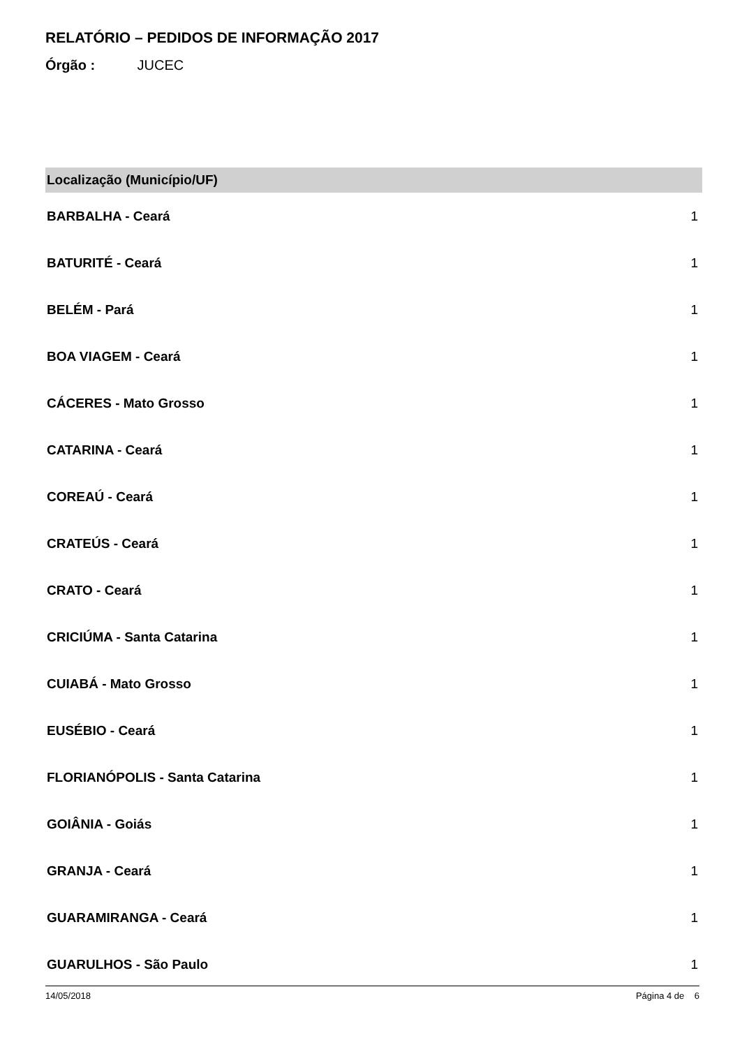RELATÓRIO – PEDIDOS DE INFORMAÇÃO 2017
Órgão : JUCEC
| Localização (Município/UF) | |
| --- | --- |
| BARBALHA - Ceará | 1 |
| BATURITÉ - Ceará | 1 |
| BELÉM - Pará | 1 |
| BOA VIAGEM - Ceará | 1 |
| CÁCERES - Mato Grosso | 1 |
| CATARINA - Ceará | 1 |
| COREAÚ - Ceará | 1 |
| CRATEÚS - Ceará | 1 |
| CRATO - Ceará | 1 |
| CRICIÚMA - Santa Catarina | 1 |
| CUIABÁ - Mato Grosso | 1 |
| EUSÉBIO - Ceará | 1 |
| FLORIANÓPOLIS - Santa Catarina | 1 |
| GOIÂNIA - Goiás | 1 |
| GRANJA - Ceará | 1 |
| GUARAMIRANGA - Ceará | 1 |
| GUARULHOS - São Paulo | 1 |
14/05/2018 Página 4 de 6